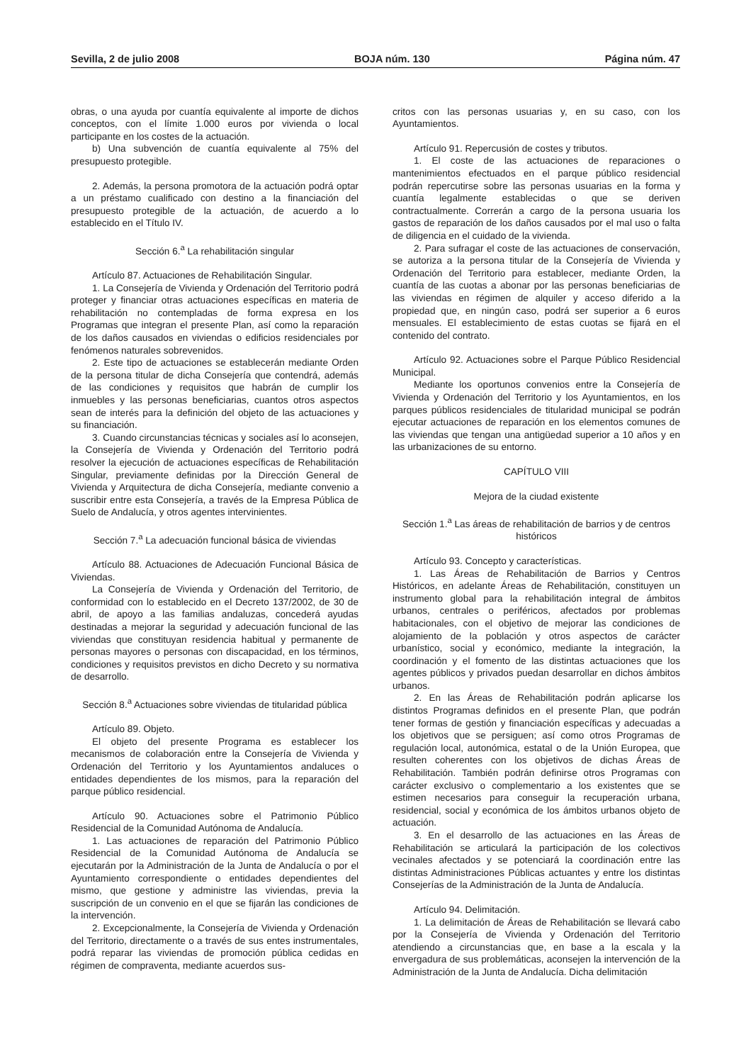Sevilla, 2 de julio 2008 BOJA núm. 130 Página núm. 47
obras, o una ayuda por cuantía equivalente al importe de dichos conceptos, con el límite 1.000 euros por vivienda o local participante en los costes de la actuación.
b) Una subvención de cuantía equivalente al 75% del presupuesto protegible.
2. Además, la persona promotora de la actuación podrá optar a un préstamo cualificado con destino a la financiación del presupuesto protegible de la actuación, de acuerdo a lo establecido en el Título IV.
Sección 6.<sup>a</sup> La rehabilitación singular
Artículo 87. Actuaciones de Rehabilitación Singular.
1. La Consejería de Vivienda y Ordenación del Territorio podrá proteger y financiar otras actuaciones específicas en materia de rehabilitación no contempladas de forma expresa en los Programas que integran el presente Plan, así como la reparación de los daños causados en viviendas o edificios residenciales por fenómenos naturales sobrevenidos.
2. Este tipo de actuaciones se establecerán mediante Orden de la persona titular de dicha Consejería que contendrá, además de las condiciones y requisitos que habrán de cumplir los inmuebles y las personas beneficiarias, cuantos otros aspectos sean de interés para la definición del objeto de las actuaciones y su financiación.
3. Cuando circunstancias técnicas y sociales así lo aconsejen, la Consejería de Vivienda y Ordenación del Territorio podrá resolver la ejecución de actuaciones específicas de Rehabilitación Singular, previamente definidas por la Dirección General de Vivienda y Arquitectura de dicha Consejería, mediante convenio a suscribir entre esta Consejería, a través de la Empresa Pública de Suelo de Andalucía, y otros agentes intervinientes.
Sección 7.<sup>a</sup> La adecuación funcional básica de viviendas
Artículo 88. Actuaciones de Adecuación Funcional Básica de Viviendas.
La Consejería de Vivienda y Ordenación del Territorio, de conformidad con lo establecido en el Decreto 137/2002, de 30 de abril, de apoyo a las familias andaluzas, concederá ayudas destinadas a mejorar la seguridad y adecuación funcional de las viviendas que constituyan residencia habitual y permanente de personas mayores o personas con discapacidad, en los términos, condiciones y requisitos previstos en dicho Decreto y su normativa de desarrollo.
Sección 8.<sup>a</sup> Actuaciones sobre viviendas de titularidad pública
Artículo 89. Objeto.
El objeto del presente Programa es establecer los mecanismos de colaboración entre la Consejería de Vivienda y Ordenación del Territorio y los Ayuntamientos andaluces o entidades dependientes de los mismos, para la reparación del parque público residencial.
Artículo 90. Actuaciones sobre el Patrimonio Público Residencial de la Comunidad Autónoma de Andalucía.
1. Las actuaciones de reparación del Patrimonio Público Residencial de la Comunidad Autónoma de Andalucía se ejecutarán por la Administración de la Junta de Andalucía o por el Ayuntamiento correspondiente o entidades dependientes del mismo, que gestione y administre las viviendas, previa la suscripción de un convenio en el que se fijarán las condiciones de la intervención.
2. Excepcionalmente, la Consejería de Vivienda y Ordenación del Territorio, directamente o a través de sus entes instrumentales, podrá reparar las viviendas de promoción pública cedidas en régimen de compraventa, mediante acuerdos sus-
critos con las personas usuarias y, en su caso, con los Ayuntamientos.
Artículo 91. Repercusión de costes y tributos.
1. El coste de las actuaciones de reparaciones o mantenimientos efectuados en el parque público residencial podrán repercutirse sobre las personas usuarias en la forma y cuantía legalmente establecidas o que se deriven contractualmente. Correrán a cargo de la persona usuaria los gastos de reparación de los daños causados por el mal uso o falta de diligencia en el cuidado de la vivienda.
2. Para sufragar el coste de las actuaciones de conservación, se autoriza a la persona titular de la Consejería de Vivienda y Ordenación del Territorio para establecer, mediante Orden, la cuantía de las cuotas a abonar por las personas beneficiarias de las viviendas en régimen de alquiler y acceso diferido a la propiedad que, en ningún caso, podrá ser superior a 6 euros mensuales. El establecimiento de estas cuotas se fijará en el contenido del contrato.
Artículo 92. Actuaciones sobre el Parque Público Residencial Municipal.
Mediante los oportunos convenios entre la Consejería de Vivienda y Ordenación del Territorio y los Ayuntamientos, en los parques públicos residenciales de titularidad municipal se podrán ejecutar actuaciones de reparación en los elementos comunes de las viviendas que tengan una antigüedad superior a 10 años y en las urbanizaciones de su entorno.
CAPÍTULO VIII
Mejora de la ciudad existente
Sección 1.<sup>a</sup> Las áreas de rehabilitación de barrios y de centros históricos
Artículo 93. Concepto y características.
1. Las Áreas de Rehabilitación de Barrios y Centros Históricos, en adelante Áreas de Rehabilitación, constituyen un instrumento global para la rehabilitación integral de ámbitos urbanos, centrales o periféricos, afectados por problemas habitacionales, con el objetivo de mejorar las condiciones de alojamiento de la población y otros aspectos de carácter urbanístico, social y económico, mediante la integración, la coordinación y el fomento de las distintas actuaciones que los agentes públicos y privados puedan desarrollar en dichos ámbitos urbanos.
2. En las Áreas de Rehabilitación podrán aplicarse los distintos Programas definidos en el presente Plan, que podrán tener formas de gestión y financiación específicas y adecuadas a los objetivos que se persiguen; así como otros Programas de regulación local, autonómica, estatal o de la Unión Europea, que resulten coherentes con los objetivos de dichas Áreas de Rehabilitación. También podrán definirse otros Programas con carácter exclusivo o complementario a los existentes que se estimen necesarios para conseguir la recuperación urbana, residencial, social y económica de los ámbitos urbanos objeto de actuación.
3. En el desarrollo de las actuaciones en las Áreas de Rehabilitación se articulará la participación de los colectivos vecinales afectados y se potenciará la coordinación entre las distintas Administraciones Públicas actuantes y entre los distintas Consejerías de la Administración de la Junta de Andalucía.
Artículo 94. Delimitación.
1. La delimitación de Áreas de Rehabilitación se llevará cabo por la Consejería de Vivienda y Ordenación del Territorio atendiendo a circunstancias que, en base a la escala y la envergadura de sus problemáticas, aconsejen la intervención de la Administración de la Junta de Andalucía. Dicha delimitación